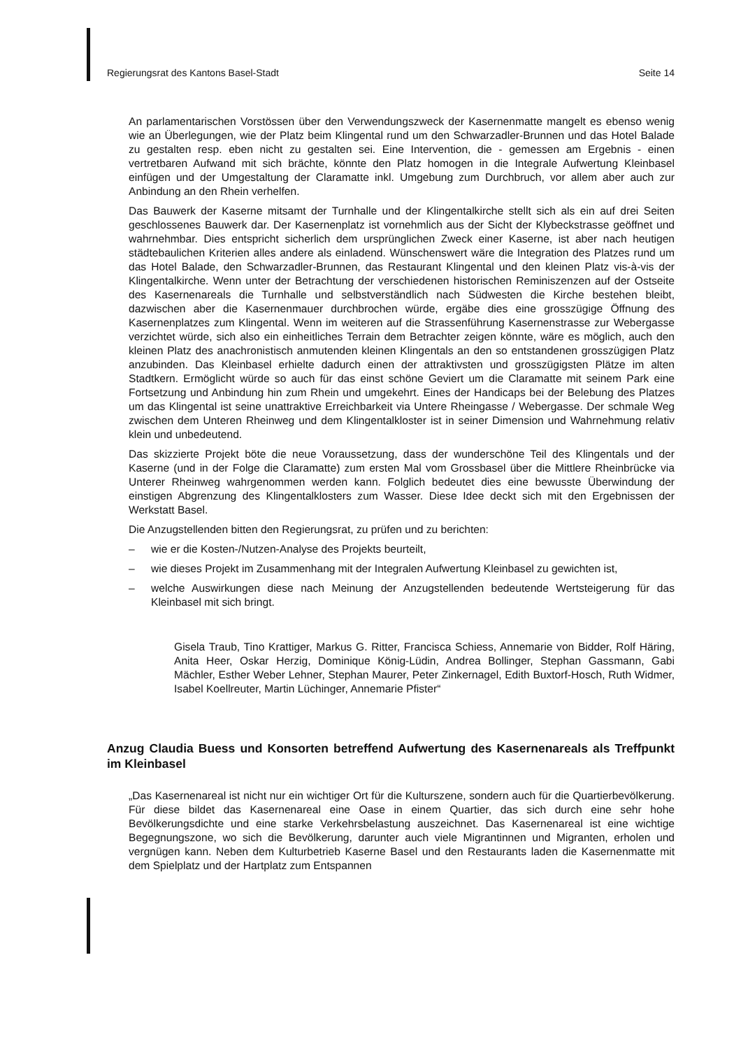Regierungsrat des Kantons Basel-Stadt Seite 14
An parlamentarischen Vorstössen über den Verwendungszweck der Kasernenmatte mangelt es ebenso wenig wie an Überlegungen, wie der Platz beim Klingental rund um den Schwarzadler-Brunnen und das Hotel Balade zu gestalten resp. eben nicht zu gestalten sei. Eine Intervention, die - gemessen am Ergebnis - einen vertretbaren Aufwand mit sich brächte, könnte den Platz homogen in die Integrale Aufwertung Kleinbasel einfügen und der Umgestaltung der Claramatte inkl. Umgebung zum Durchbruch, vor allem aber auch zur Anbindung an den Rhein verhelfen.
Das Bauwerk der Kaserne mitsamt der Turnhalle und der Klingentalkirche stellt sich als ein auf drei Seiten geschlossenes Bauwerk dar. Der Kasernenplatz ist vornehmlich aus der Sicht der Klybeckstrasse geöffnet und wahrnehmbar. Dies entspricht sicherlich dem ursprünglichen Zweck einer Kaserne, ist aber nach heutigen städtebaulichen Kriterien alles andere als einladend. Wünschenswert wäre die Integration des Platzes rund um das Hotel Balade, den Schwarzadler-Brunnen, das Restaurant Klingental und den kleinen Platz vis-à-vis der Klingentalkirche. Wenn unter der Betrachtung der verschiedenen historischen Reminiszenzen auf der Ostseite des Kasernenareals die Turnhalle und selbstverständlich nach Südwesten die Kirche bestehen bleibt, dazwischen aber die Kasernenmauer durchbrochen würde, ergäbe dies eine grosszügige Öffnung des Kasernenplatzes zum Klingental. Wenn im weiteren auf die Strassenführung Kasernenstrasse zur Webergasse verzichtet würde, sich also ein einheitliches Terrain dem Betrachter zeigen könnte, wäre es möglich, auch den kleinen Platz des anachronistisch anmutenden kleinen Klingentals an den so entstandenen grosszügigen Platz anzubinden. Das Kleinbasel erhielte dadurch einen der attraktivsten und grosszügigsten Plätze im alten Stadtkern. Ermöglicht würde so auch für das einst schöne Geviert um die Claramatte mit seinem Park eine Fortsetzung und Anbindung hin zum Rhein und umgekehrt. Eines der Handicaps bei der Belebung des Platzes um das Klingental ist seine unattraktive Erreichbarkeit via Untere Rheingasse / Webergasse. Der schmale Weg zwischen dem Unteren Rheinweg und dem Klingentalkloster ist in seiner Dimension und Wahrnehmung relativ klein und unbedeutend.
Das skizzierte Projekt böte die neue Voraussetzung, dass der wunderschöne Teil des Klingentals und der Kaserne (und in der Folge die Claramatte) zum ersten Mal vom Grossbasel über die Mittlere Rheinbrücke via Unterer Rheinweg wahrgenommen werden kann. Folglich bedeutet dies eine bewusste Überwindung der einstigen Abgrenzung des Klingentalklosters zum Wasser. Diese Idee deckt sich mit den Ergebnissen der Werkstatt Basel.
Die Anzugstellenden bitten den Regierungsrat, zu prüfen und zu berichten:
– wie er die Kosten-/Nutzen-Analyse des Projekts beurteilt,
– wie dieses Projekt im Zusammenhang mit der Integralen Aufwertung Kleinbasel zu gewichten ist,
– welche Auswirkungen diese nach Meinung der Anzugstellenden bedeutende Wertsteigerung für das Kleinbasel mit sich bringt.
Gisela Traub, Tino Krattiger, Markus G. Ritter, Francisca Schiess, Annemarie von Bidder, Rolf Häring, Anita Heer, Oskar Herzig, Dominique König-Lüdin, Andrea Bollinger, Stephan Gassmann, Gabi Mächler, Esther Weber Lehner, Stephan Maurer, Peter Zinkernagel, Edith Buxtorf-Hosch, Ruth Widmer, Isabel Koellreuter, Martin Lüchinger, Annemarie Pfister“
Anzug Claudia Buess und Konsorten betreffend Aufwertung des Kasernenareals als Treffpunkt im Kleinbasel
„Das Kasernenareal ist nicht nur ein wichtiger Ort für die Kulturszene, sondern auch für die Quartierbevölkerung. Für diese bildet das Kasernenareal eine Oase in einem Quartier, das sich durch eine sehr hohe Bevölkerungsdichte und eine starke Verkehrsbelastung auszeichnet. Das Kasernenareal ist eine wichtige Begegnungszone, wo sich die Bevölkerung, darunter auch viele Migrantinnen und Migranten, erholen und vergnügen kann. Neben dem Kulturbetrieb Kaserne Basel und den Restaurants laden die Kasernenmatte mit dem Spielplatz und der Hartplatz zum Entspannen